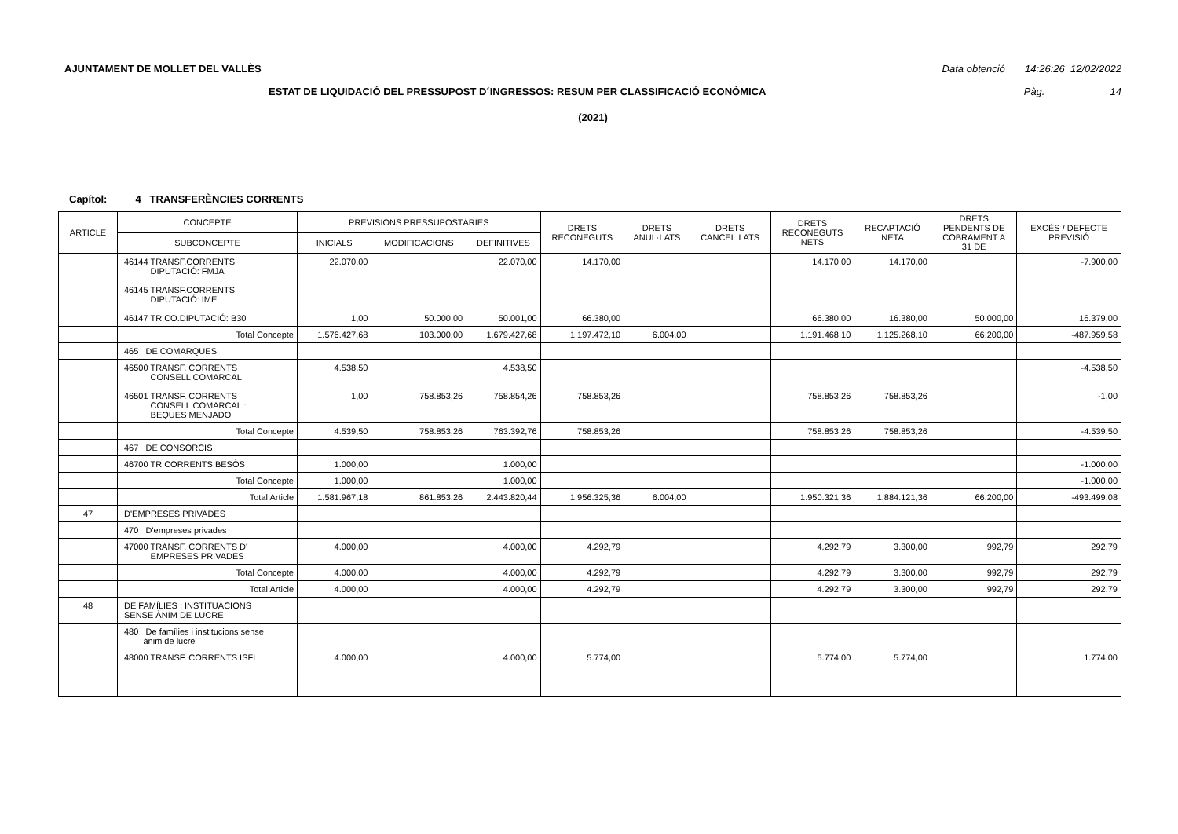AJUNTAMENT DE MOLLET DEL VALLÈS Data obtenció 14:26:26 12/02/2022
ESTAT DE LIQUIDACIÓ DEL PRESSUPOST D´INGRESSOS: RESUM PER CLASSIFICACIÓ ECONÒMICA Pàg. 14
(2021)
Capítol: 4 TRANSFERÈNCIES CORRENTS
| ARTICLE | CONCEPTE | PREVISIONS PRESSUPOSTÀRIES | | | DRETS RECONEGUTS | DRETS ANUL·LATS | DRETS CANCEL·LATS | DRETS RECONEGUTS NETS | RECAPTACIÓ NETA | DRETS PENDENTS DE COBRAMENT A 31 DE | EXCÉS / DEFECTE PREVISIÓ |
| --- | --- | --- | --- | --- | --- | --- | --- | --- | --- | --- | --- |
| | SUBCONCEPTE | INICIALS | MODIFICACIONS | DEFINITIVES | | | | | | | |
| | 46144 TRANSF.CORRENTS DIPUTACIÓ: FMJA 46145 TRANSF.CORRENTS DIPUTACIÓ: IME 46147 TR.CO.DIPUTACIÓ: B30 | 22.070,00 1,00 | 50.000,00 | 22.070,00 50.001,00 | 14.170,00 66.380,00 | | | 14.170,00 66.380,00 | 14.170,00 16.380,00 | 50.000,00 | -7.900,00 16.379,00 |
| | Total Concepte | 1.576.427,68 | 103.000,00 | 1.679.427,68 | 1.197.472,10 | 6.004,00 | | 1.191.468,10 | 1.125.268,10 | 66.200,00 | -487.959,58 |
| | 465 DE COMARQUES | | | | | | | | | | |
| | 46500 TRANSF. CORRENTS CONSELL COMARCAL 46501 TRANSF. CORRENTS CONSELL COMARCAL : BEQUES MENJADO | 4.538,50 1,00 | 758.853,26 | 4.538,50 758.854,26 | 758.853,26 | | | 758.853,26 | 758.853,26 | | -4.538,50 -1,00 |
| | Total Concepte | 4.539,50 | 758.853,26 | 763.392,76 | 758.853,26 | | | 758.853,26 | 758.853,26 | | -4.539,50 |
| | 467 DE CONSORCIS | | | | | | | | | | |
| | 46700 TR.CORRENTS BESÒS | 1.000,00 | | 1.000,00 | | | | | | | -1.000,00 |
| | Total Concepte | 1.000,00 | | 1.000,00 | | | | | | | -1.000,00 |
| | Total Article | 1.581.967,18 | 861.853,26 | 2.443.820,44 | 1.956.325,36 | 6.004,00 | | 1.950.321,36 | 1.884.121,36 | 66.200,00 | -493.499,08 |
| 47 | D'EMPRESES PRIVADES | | | | | | | | | | |
| | 470 D'empreses privades | | | | | | | | | | |
| | 47000 TRANSF. CORRENTS D' EMPRESES PRIVADES | 4.000,00 | | 4.000,00 | 4.292,79 | | | 4.292,79 | 3.300,00 | 992,79 | 292,79 |
| | Total Concepte | 4.000,00 | | 4.000,00 | 4.292,79 | | | 4.292,79 | 3.300,00 | 992,79 | 292,79 |
| | Total Article | 4.000,00 | | 4.000,00 | 4.292,79 | | | 4.292,79 | 3.300,00 | 992,79 | 292,79 |
| 48 | DE FAMÍLIES I INSTITUACIONS SENSE ÀNIM DE LUCRE | | | | | | | | | | |
| | 480 De famílies i institucions sense ànim de lucre | | | | | | | | | | |
| | 48000 TRANSF. CORRENTS ISFL | 4.000,00 | | 4.000,00 | 5.774,00 | | | 5.774,00 | 5.774,00 | | 1.774,00 |